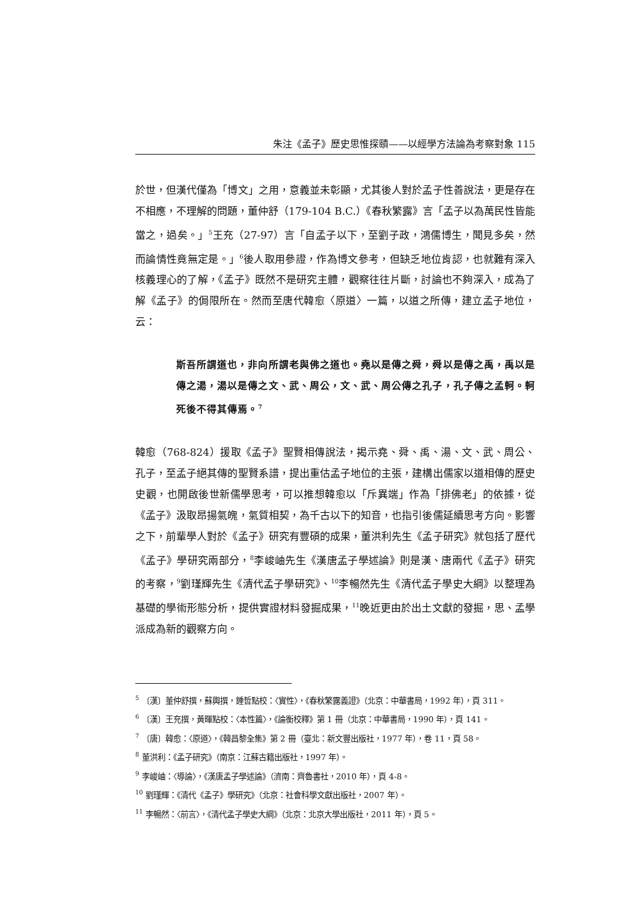朱注《孟子》歷史思惟探賾——以經學方法論為考察對象 115
於世，但漢代僅為「博文」之用，意義並未彰顯，尤其後人對於孟子性善說法，更是存在不相應，不理解的問題，董仲舒（179-104 B.C.）《春秋繁露》言「孟子以為萬民性皆能當之，過矣。」<sup>5</sup>王充（27-97）言「自孟子以下，至劉子政，鴻儒博生，聞見多矣，然而論情性竟無定是。」<sup>6</sup>後人取用參證，作為博文參考，但缺乏地位肯認，也就難有深入核義理心的了解，《孟子》既然不是研究主體，觀察往往片斷，討論也不夠深入，成為了解《孟子》的侷限所在。然而至唐代韓愈〈原道〉一篇，以道之所傳，建立孟子地位，云：
斯吾所謂道也，非向所謂老與佛之道也。堯以是傳之舜，舜以是傳之禹，禹以是傳之湯，湯以是傳之文、武、周公，文、武、周公傳之孔子，孔子傳之孟軻。軻死後不得其傳焉。<sup>7</sup>
韓愈（768-824）援取《孟子》聖賢相傳說法，揭示堯、舜、禹、湯、文、武、周公、孔子，至孟子絕其傳的聖賢系譜，提出重估孟子地位的主張，建構出儒家以道相傳的歷史史觀，也開啟後世新儒學思考，可以推想韓愈以「斥異端」作為「排佛老」的依據，從《孟子》汲取昂揚氣魄，氣質相契，為千古以下的知音，也指引後儒延續思考方向。影響之下，前輩學人對於《孟子》研究有豐碩的成果，董洪利先生《孟子研究》就包括了歷代《孟子》學研究兩部分，<sup>8</sup>李峻岫先生《漢唐孟子學述論》則是漢、唐兩代《孟子》研究的考察，<sup>9</sup>劉瑾輝先生《清代孟子學研究》、<sup>10</sup>李暢然先生《清代孟子學史大綱》以整理為基礎的學術形態分析，提供實證材料發掘成果，<sup>11</sup>晚近更由於出土文獻的發掘，思、孟學派成為新的觀察方向。
<sup>5</sup> 〔漢〕董仲舒撰，蘇輿撰，鍾哲點校：〈實性〉，《春秋繁露義證》（北京：中華書局，1992 年），頁 311。
<sup>6</sup> 〔漢〕王充撰，黃暉點校：〈本性篇〉，《論衡校釋》第 1 冊（北京：中華書局，1990 年），頁 141。
<sup>7</sup> 〔唐〕韓愈：〈原道〉，《韓昌黎全集》第 2 冊（臺北：新文豐出版社，1977 年），卷 11，頁 58。
<sup>8</sup> 董洪利：《孟子研究》（南京：江蘇古籍出版社，1997 年）。
<sup>9</sup> 李峻岫：〈導論〉，《漢唐孟子學述論》（濟南：齊魯書社，2010 年），頁 4-8。
<sup>10</sup> 劉瑾輝：《清代《孟子》學研究》（北京：社會科學文獻出版社，2007 年）。
<sup>11</sup> 李暢然：〈前言〉，《清代孟子學史大綱》（北京：北京大學出版社，2011 年），頁 5。